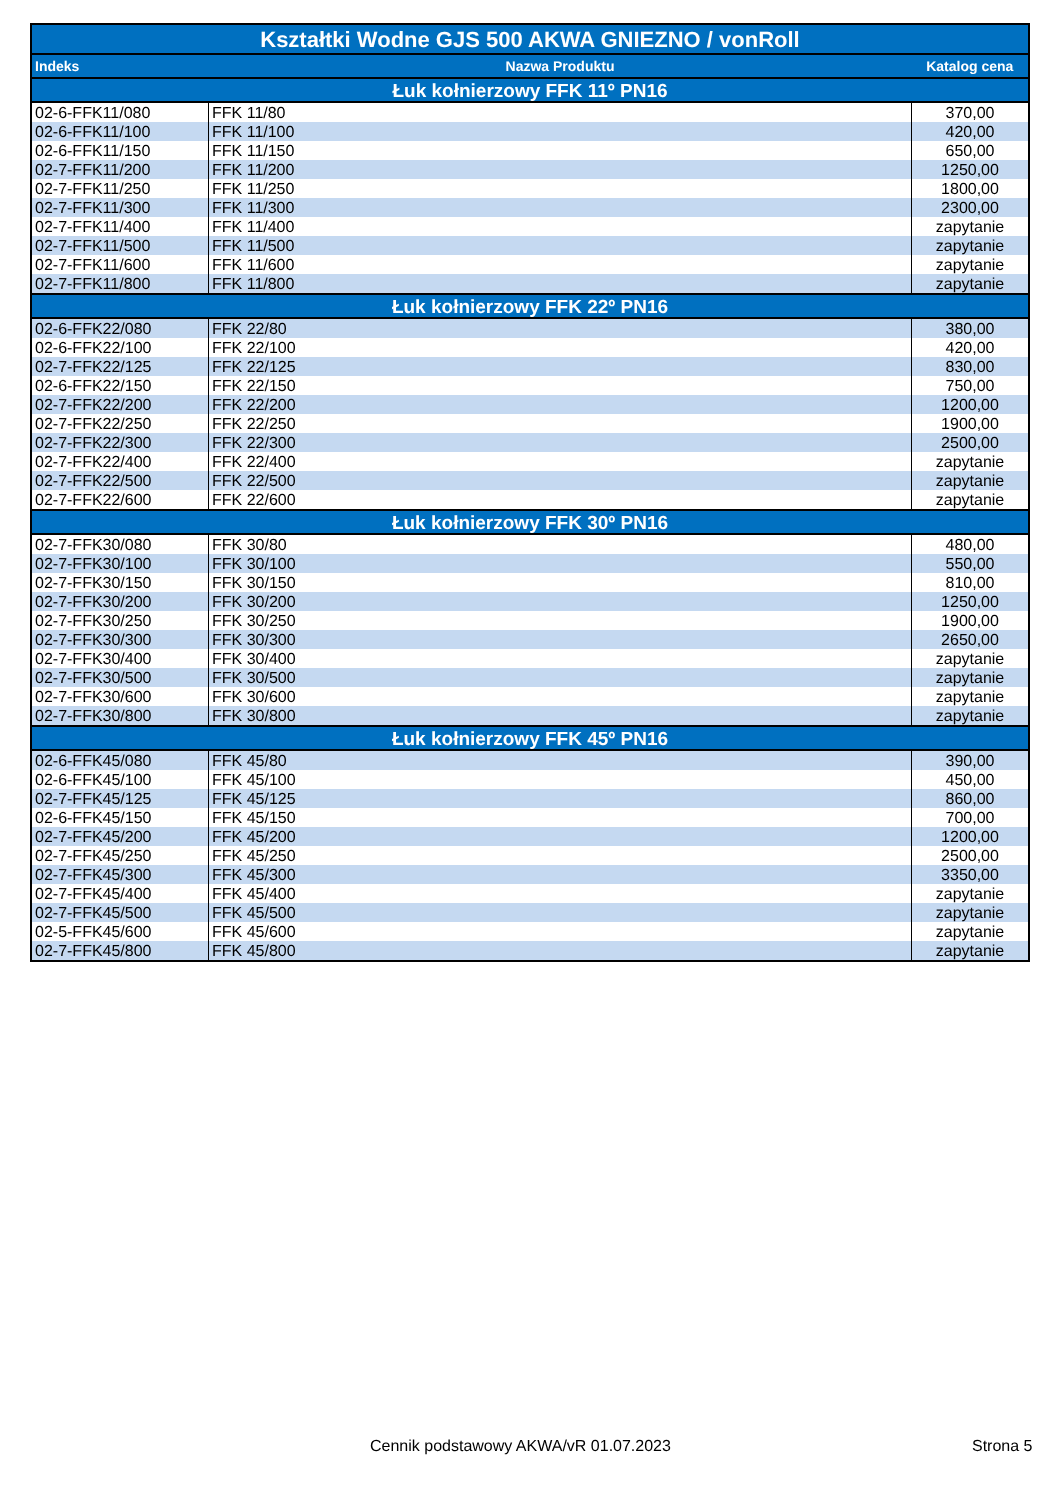| Kształtki Wodne GJS 500 AKWA GNIEZNO / vonRoll | | |
| --- | --- | --- |
| Indeks | Nazwa Produktu | Katalog cena |
| Łuk kołnierzowy FFK 11º PN16 | | |
| 02-6-FFK11/080 | FFK 11/80 | 370,00 |
| 02-6-FFK11/100 | FFK 11/100 | 420,00 |
| 02-6-FFK11/150 | FFK 11/150 | 650,00 |
| 02-7-FFK11/200 | FFK 11/200 | 1250,00 |
| 02-7-FFK11/250 | FFK 11/250 | 1800,00 |
| 02-7-FFK11/300 | FFK 11/300 | 2300,00 |
| 02-7-FFK11/400 | FFK 11/400 | zapytanie |
| 02-7-FFK11/500 | FFK 11/500 | zapytanie |
| 02-7-FFK11/600 | FFK 11/600 | zapytanie |
| 02-7-FFK11/800 | FFK 11/800 | zapytanie |
| Łuk kołnierzowy FFK 22º PN16 | | |
| 02-6-FFK22/080 | FFK 22/80 | 380,00 |
| 02-6-FFK22/100 | FFK 22/100 | 420,00 |
| 02-7-FFK22/125 | FFK 22/125 | 830,00 |
| 02-6-FFK22/150 | FFK 22/150 | 750,00 |
| 02-7-FFK22/200 | FFK 22/200 | 1200,00 |
| 02-7-FFK22/250 | FFK 22/250 | 1900,00 |
| 02-7-FFK22/300 | FFK 22/300 | 2500,00 |
| 02-7-FFK22/400 | FFK 22/400 | zapytanie |
| 02-7-FFK22/500 | FFK 22/500 | zapytanie |
| 02-7-FFK22/600 | FFK 22/600 | zapytanie |
| Łuk kołnierzowy FFK 30º PN16 | | |
| 02-7-FFK30/080 | FFK 30/80 | 480,00 |
| 02-7-FFK30/100 | FFK 30/100 | 550,00 |
| 02-7-FFK30/150 | FFK 30/150 | 810,00 |
| 02-7-FFK30/200 | FFK 30/200 | 1250,00 |
| 02-7-FFK30/250 | FFK 30/250 | 1900,00 |
| 02-7-FFK30/300 | FFK 30/300 | 2650,00 |
| 02-7-FFK30/400 | FFK 30/400 | zapytanie |
| 02-7-FFK30/500 | FFK 30/500 | zapytanie |
| 02-7-FFK30/600 | FFK 30/600 | zapytanie |
| 02-7-FFK30/800 | FFK 30/800 | zapytanie |
| Łuk kołnierzowy FFK 45º PN16 | | |
| 02-6-FFK45/080 | FFK 45/80 | 390,00 |
| 02-6-FFK45/100 | FFK 45/100 | 450,00 |
| 02-7-FFK45/125 | FFK 45/125 | 860,00 |
| 02-6-FFK45/150 | FFK 45/150 | 700,00 |
| 02-7-FFK45/200 | FFK 45/200 | 1200,00 |
| 02-7-FFK45/250 | FFK 45/250 | 2500,00 |
| 02-7-FFK45/300 | FFK 45/300 | 3350,00 |
| 02-7-FFK45/400 | FFK 45/400 | zapytanie |
| 02-7-FFK45/500 | FFK 45/500 | zapytanie |
| 02-5-FFK45/600 | FFK 45/600 | zapytanie |
| 02-7-FFK45/800 | FFK 45/800 | zapytanie |
Cennik podstawowy AKWA/vR 01.07.2023
Strona 5